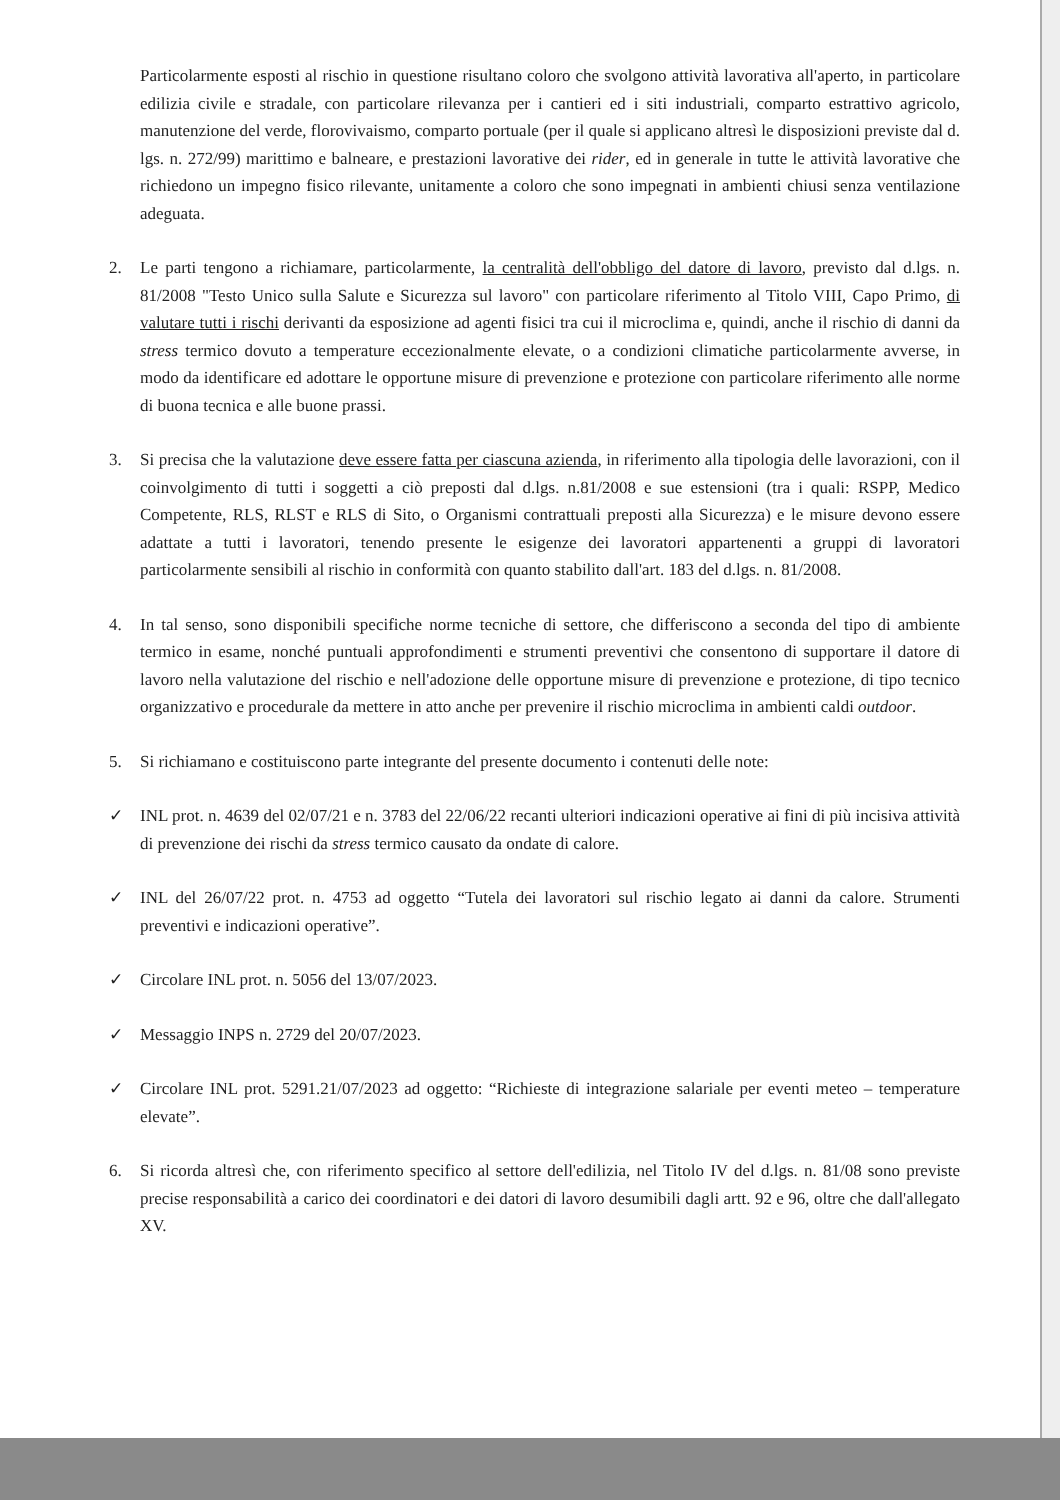Particolarmente esposti al rischio in questione risultano coloro che svolgono attività lavorativa all'aperto, in particolare edilizia civile e stradale, con particolare rilevanza per i cantieri ed i siti industriali, comparto estrattivo agricolo, manutenzione del verde, florovivaismo, comparto portuale (per il quale si applicano altresì le disposizioni previste dal d. lgs. n. 272/99) marittimo e balneare, e prestazioni lavorative dei rider, ed in generale in tutte le attività lavorative che richiedono un impegno fisico rilevante, unitamente a coloro che sono impegnati in ambienti chiusi senza ventilazione adeguata.
2. Le parti tengono a richiamare, particolarmente, la centralità dell'obbligo del datore di lavoro, previsto dal d.lgs. n. 81/2008 "Testo Unico sulla Salute e Sicurezza sul lavoro" con particolare riferimento al Titolo VIII, Capo Primo, di valutare tutti i rischi derivanti da esposizione ad agenti fisici tra cui il microclima e, quindi, anche il rischio di danni da stress termico dovuto a temperature eccezionalmente elevate, o a condizioni climatiche particolarmente avverse, in modo da identificare ed adottare le opportune misure di prevenzione e protezione con particolare riferimento alle norme di buona tecnica e alle buone prassi.
3. Si precisa che la valutazione deve essere fatta per ciascuna azienda, in riferimento alla tipologia delle lavorazioni, con il coinvolgimento di tutti i soggetti a ciò preposti dal d.lgs. n.81/2008 e sue estensioni (tra i quali: RSPP, Medico Competente, RLS, RLST e RLS di Sito, o Organismi contrattuali preposti alla Sicurezza) e le misure devono essere adattate a tutti i lavoratori, tenendo presente le esigenze dei lavoratori appartenenti a gruppi di lavoratori particolarmente sensibili al rischio in conformità con quanto stabilito dall'art. 183 del d.lgs. n. 81/2008.
4. In tal senso, sono disponibili specifiche norme tecniche di settore, che differiscono a seconda del tipo di ambiente termico in esame, nonché puntuali approfondimenti e strumenti preventivi che consentono di supportare il datore di lavoro nella valutazione del rischio e nell'adozione delle opportune misure di prevenzione e protezione, di tipo tecnico organizzativo e procedurale da mettere in atto anche per prevenire il rischio microclima in ambienti caldi outdoor.
5. Si richiamano e costituiscono parte integrante del presente documento i contenuti delle note:
✓ INL prot. n. 4639 del 02/07/21 e n. 3783 del 22/06/22 recanti ulteriori indicazioni operative ai fini di più incisiva attività di prevenzione dei rischi da stress termico causato da ondate di calore.
✓ INL del 26/07/22 prot. n. 4753 ad oggetto “Tutela dei lavoratori sul rischio legato ai danni da calore. Strumenti preventivi e indicazioni operative”.
✓ Circolare INL prot. n. 5056 del 13/07/2023.
✓ Messaggio INPS n. 2729 del 20/07/2023.
✓ Circolare INL prot. 5291.21/07/2023 ad oggetto: “Richieste di integrazione salariale per eventi meteo – temperature elevate”.
6. Si ricorda altresì che, con riferimento specifico al settore dell'edilizia, nel Titolo IV del d.lgs. n. 81/08 sono previste precise responsabilità a carico dei coordinatori e dei datori di lavoro desumibili dagli artt. 92 e 96, oltre che dall'allegato XV.